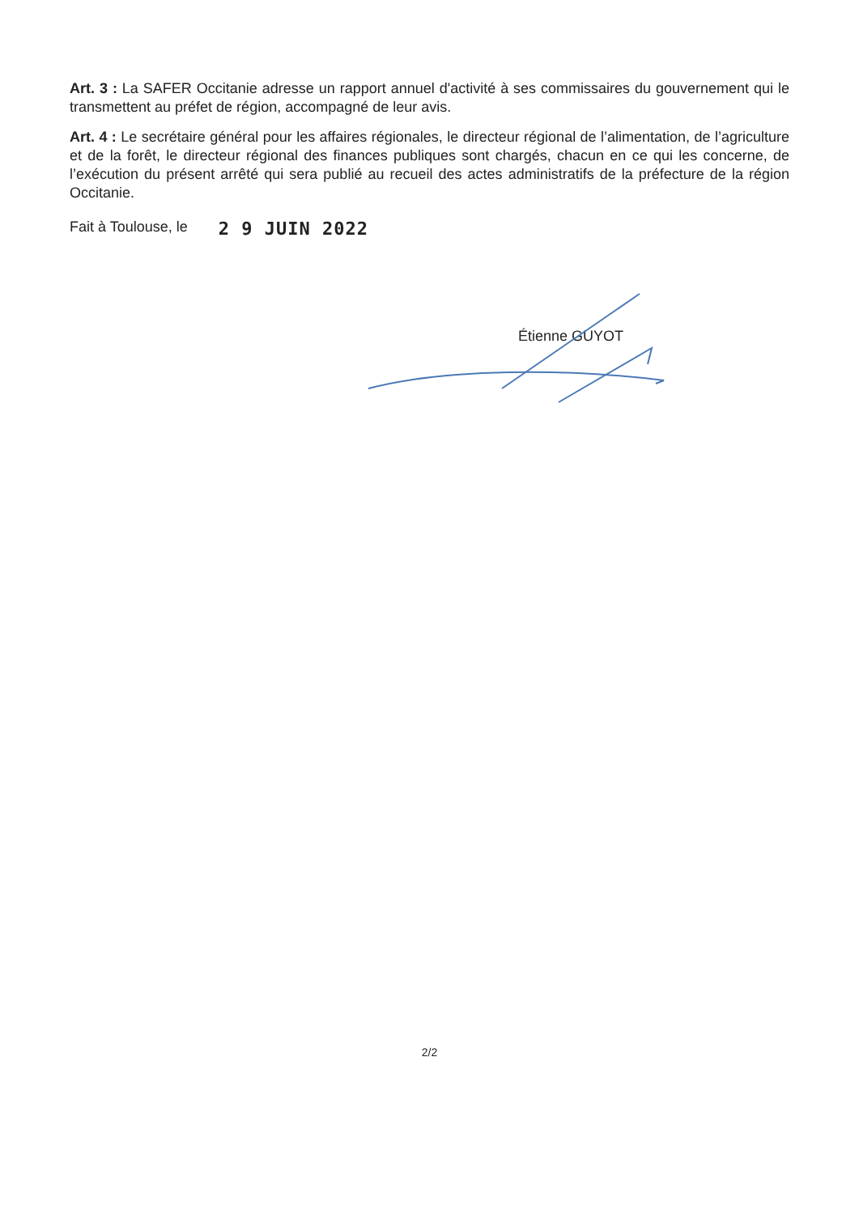Art. 3 : La SAFER Occitanie adresse un rapport annuel d'activité à ses commissaires du gouvernement qui le transmettent au préfet de région, accompagné de leur avis.
Art. 4 : Le secrétaire général pour les affaires régionales, le directeur régional de l’alimentation, de l’agriculture et de la forêt, le directeur régional des finances publiques sont chargés, chacun en ce qui les concerne, de l’exécution du présent arrêté qui sera publié au recueil des actes administratifs de la préfecture de la région Occitanie.
Fait à Toulouse, le 2 9 JUIN 2022
Étienne GUYOT
2/2